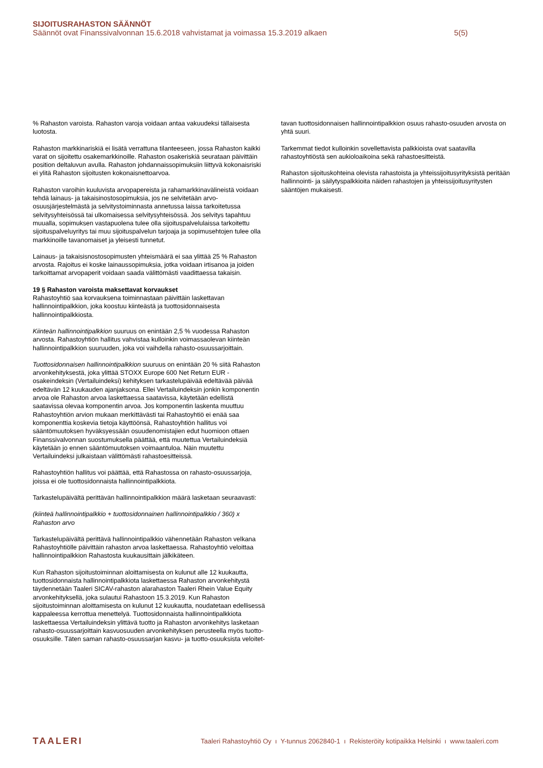SIJOITUSRAHASTON SÄÄNNÖT
Säännöt ovat Finanssivalvonnan 15.6.2018 vahvistamat ja voimassa 15.3.2019 alkaen 5(5)
% Rahaston varoista. Rahaston varoja voidaan antaa vakuudeksi tällaisesta luotosta.
Rahaston markkinariskiä ei lisätä verrattuna tilanteeseen, jossa Rahaston kaikki varat on sijoitettu osakemarkkinoille. Rahaston osakeriskiä seurataan päivittäin position deltaluvun avulla. Rahaston johdannaissopimuksiin liittyvä kokonaisriski ei ylitä Rahaston sijoitusten kokonaisnettoarvoa.
Rahaston varoihin kuuluvista arvopapereista ja rahamarkkinavälineistä voidaan tehdä lainaus- ja takaisinostosopimuksia, jos ne selvitetään arvo-osuusjärjestelmästä ja selvitystoiminnasta annetussa laissa tarkoitetussa selvitysyhteisössä tai ulkomaisessa selvitysyhteisössä. Jos selvitys tapahtuu muualla, sopimuksen vastapuolena tulee olla sijoituspalvelulaissa tarkoitettu sijoituspalveluyritys tai muu sijoituspalvelun tarjoaja ja sopimusehtojen tulee olla markkinoille tavanomaiset ja yleisesti tunnetut.
Lainaus- ja takaisisnostosopimusten yhteismäärä ei saa ylittää 25 % Rahaston arvosta. Rajoitus ei koske lainaussopimuksia, jotka voidaan irtisanoa ja joiden tarkoittamat arvopaperit voidaan saada välittömästi vaadittaessa takaisin.
19 § Rahaston varoista maksettavat korvaukset
Rahastoyhtiö saa korvauksena toiminnastaan päivittäin laskettavan hallinnointipalkkion, joka koostuu kiinteästä ja tuottosidonnaisesta hallinnointipalkkiosta.
Kiinteän hallinnointipalkkion suuruus on enintään 2,5 % vuodessa Rahaston arvosta. Rahastoyhtiön hallitus vahvistaa kulloinkin voimassaolevan kiinteän hallinnointipalkkion suuruuden, joka voi vaihdella rahasto-osuussarjoittain.
Tuottosidonnaisen hallinnointipalkkion suuruus on enintään 20 % siitä Rahaston arvonkehityksestä, joka ylittää STOXX Europe 600 Net Return EUR - osakeindeksin (Vertailuindeksi) kehityksen tarkastelupäivää edeltävää päivää edeltävän 12 kuukauden ajanjaksona. Ellei Vertailuindeksin jonkin komponentin arvoa ole Rahaston arvoa laskettaessa saatavissa, käytetään edellistä saatavissa olevaa komponentin arvoa. Jos komponentin laskenta muuttuu Rahastoyhtiön arvion mukaan merkittävästi tai Rahastoyhtiö ei enää saa komponenttia koskevia tietoja käyttöönsä, Rahastoyhtiön hallitus voi sääntömuutoksen hyväksyessään osuudenomistajien edut huomioon ottaen Finanssivalvonnan suostumuksella päättää, että muutettua Vertailuindeksiä käytetään jo ennen sääntömuutoksen voimaantuloa. Näin muutettu Vertailuindeksi julkaistaan välittömästi rahastoesitteissä.
Rahastoyhtiön hallitus voi päättää, että Rahastossa on rahasto-osuussarjoja, joissa ei ole tuottosidonnaista hallinnointipalkkiota.
Tarkastelupäivältä perittävän hallinnointipalkkion määrä lasketaan seuraavasti:
(kiinteä hallinnointipalkkio + tuottosidonnainen hallinnointipalkkio / 360) x Rahaston arvo
Tarkastelupäivältä perittävä hallinnointipalkkio vähennetään Rahaston velkana Rahastoyhtiölle päivittäin rahaston arvoa laskettaessa. Rahastoyhtiö veloittaa hallinnointipalkkion Rahastosta kuukausittain jälkikäteen.
Kun Rahaston sijoitustoiminnan aloittamisesta on kulunut alle 12 kuukautta, tuottosidonnaista hallinnointipalkkiota laskettaessa Rahaston arvonkehitystä täydennetään Taaleri SICAV-rahaston alarahaston Taaleri Rhein Value Equity arvonkehityksellä, joka sulautui Rahastoon 15.3.2019. Kun Rahaston sijoitustoiminnan aloittamisesta on kulunut 12 kuukautta, noudatetaan edellisessä kappaleessa kerrottua menettelyä. Tuottosidonnaista hallinnointipalkkiota laskettaessa Vertailuindeksin ylittävä tuotto ja Rahaston arvonkehitys lasketaan rahasto-osuussarjoittain kasvuosuuden arvonkehityksen perusteella myös tuotto-osuuksille. Täten saman rahasto-osuussarjan kasvu- ja tuotto-osuuksista veloitet-
tavan tuottosidonnaisen hallinnointipalkkion osuus rahasto-osuuden arvosta on yhtä suuri.
Tarkemmat tiedot kulloinkin sovellettavista palkkioista ovat saatavilla rahastoyhtiöstä sen aukioloaikoina sekä rahastoesitteistä.
Rahaston sijoituskohteina olevista rahastoista ja yhteissijoitusyrityksistä peritään hallinnointi- ja säilytyspalkkioita näiden rahastojen ja yhteissijoitusyritysten sääntöjen mukaisesti.
TAALERI Taaleri Rahastoyhtiö Oy ı Y-tunnus 2062840-1 ı Rekisteröity kotipaikka Helsinki ı www.taaleri.com